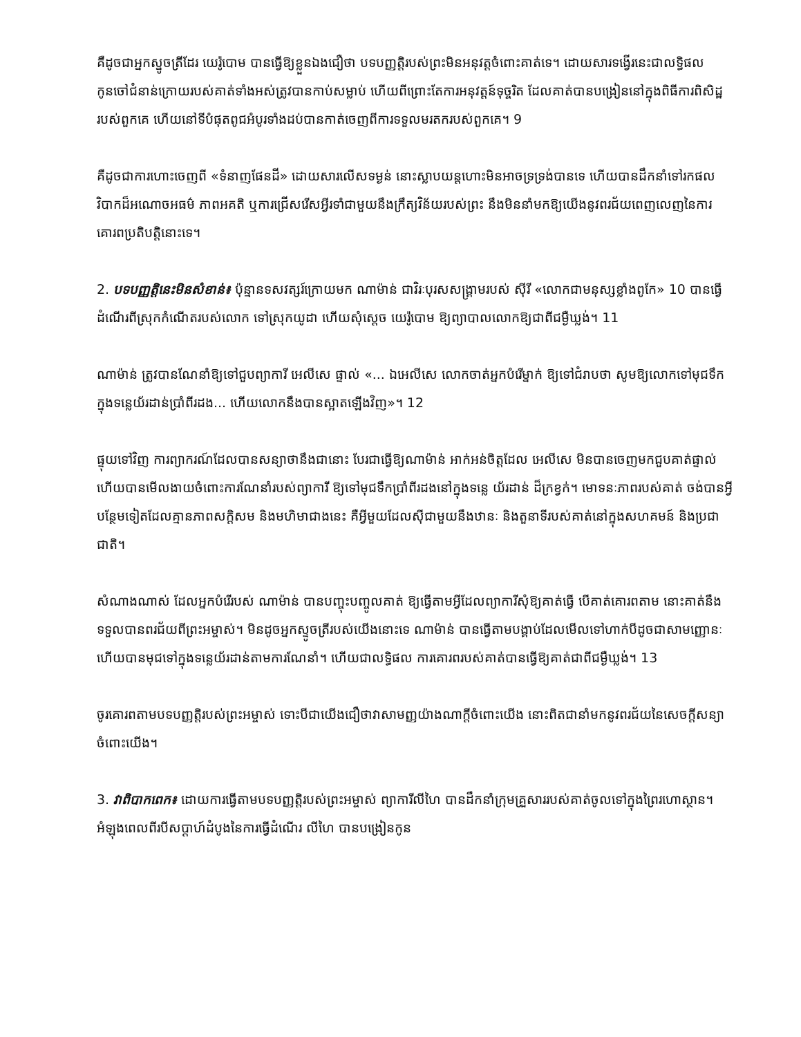គឺដូចជាអ្នកស្នូចត្រីដែរ យេរ៉ូបោម បានធ្វើឱ្យខ្លួនឯងជឿថា បទបញ្ញត្តិរបស់ព្រះមិនអនុវត្តចំពោះគាត់ទេ។ ដោយសារទង្វើរនេះជាលទ្ធិផលកូនចៅជំនាន់ក្រោយរបស់គាត់ទាំងអស់ត្រូវបានកាប់សម្លាប់ ហើយពីព្រោះតែការអនុវត្តន៍ទុច្ចរិត ដែលគាត់បានបង្រៀននៅក្នុងពិធីការពិសិដ្ឋរបស់ពួកគេ ហើយនៅទីបំផុតពូជអំបូរទាំងដប់បានកាត់ចេញពីការទទួលមរតករបស់ពួកគេ។ 9
គឺដូចជាការហោះចេញពី «ទំនាញផែនដី» ដោយសារលើសទម្ងន់ នោះស្លាបយន្តហោះមិនអាចទ្រទ្រង់បានទេ ហើយបានដឹកនាំទៅរកផលវិបាកដ៏អណោចអធម៌ ភាពអគតិ ឬការជ្រើសរើសអ្វីរទាំជាមួយនឹងក្រឹត្យវិន័យរបស់ព្រះ នឹងមិននាំមកឱ្យយើងនូវពរជ័យពេញលេញនៃការគោរពប្រតិបត្តិនោះទេ។
2. បទបញ្ញត្តិនេះមិនសំខាន់៖ ប៉ុន្មានទសវត្សរ៍ក្រោយមក ណាម៉ាន់ ជាវិរៈបុរសសង្គ្រាមរបស់ ស៊ីរី «លោកជាមនុស្សខ្លាំងពូកែ» 10 បានធ្វើដំណើរពីស្រុកកំណើតរបស់លោក ទៅស្រុកយូដា ហើយសុំស្ដេច យេរ៉ូបោម ឱ្យព្យាបាលលោកឱ្យជាពីជម្ងឺឃ្លង់។ 11
ណាម៉ាន់ ត្រូវបានណែនាំឱ្យទៅជួបព្យាការី អេលីសេ ផ្ទាល់ «... ឯអេលីសេ លោកចាត់អ្នកបំរើម្នាក់ ឱ្យទៅជំរាបថា សូមឱ្យលោកទៅមុជទឹកក្នុងទន្លេយ័រដាន់ប្រាំពីរដង... ហើយលោកនឹងបានស្អាតឡើងវិញ»។ 12
ផ្ទុយទៅវិញ ការព្យាករណ៍ដែលបានសន្យាថានឹងជានោះ បែរជាធ្វើឱ្យណាម៉ាន់ អាក់អន់ចិត្តដែល អេលីសេ មិនបានចេញមកជួបគាត់ផ្ទាល់ ហើយបានមើលងាយចំពោះការណែនាំរបស់ព្យាការី ឱ្យទៅមុជទឹកប្រាំពីរដងនៅក្នុងទន្លេ យ័រដាន់ ដ៏ក្រខ្វក់។ មោទនៈភាពរបស់គាត់ ចង់បានអ្វីបន្ថែមទៀតដែលគ្មានភាពសក្តិសម និងមហិមាជាងនេះ គឺអ្វីមួយដែលស៊ីជាមួយនឹងឋានៈ និងតួនាទីរបស់គាត់នៅក្នុងសហគមន៍ និងប្រជាជាតិ។
សំណាងណាស់ ដែលអ្នកបំរើរបស់ ណាម៉ាន់ បានបញ្ចុះបញ្ចូលគាត់ ឱ្យធ្វើតាមអ្វីដែលព្យាការីសុំឱ្យគាត់ធ្វើ បើគាត់គោរពតាម នោះគាត់នឹងទទួលបានពរជ័យពីព្រះអម្ចាស់។ មិនដូចអ្នកស្ទូចត្រីរបស់យើងនោះទេ ណាម៉ាន់ បានធ្វើតាមបង្គាប់ដែលមើលទៅហាក់បីដូចជាសាមញ្ញោនៈ ហើយបានមុជទៅក្នុងទន្លេយ័រដាន់តាមការណែនាំ។ ហើយជាលទ្ធិផល ការគោរពរបស់គាត់បានធ្វើឱ្យគាត់ជាពីជម្ងឺឃ្លង់។ 13
ចូរគោរពតាមបទបញ្ញត្តិរបស់ព្រះអម្ចាស់ ទោះបីជាយើងជឿថាវាសាមញ្ញយ៉ាងណាក្តីចំពោះយើង នោះពិតជានាំមកនូវពរជ័យនៃសេចក្តីសន្យាចំពោះយើង។
3. វាពិបាកពេក៖ ដោយការធ្វើតាមបទបញ្ញត្តិរបស់ព្រះអម្ចាស់ ព្យាការីលីហៃ បានដឹកនាំក្រុមគ្រួសាររបស់គាត់ចូលទៅក្នុងព្រៃរហោស្ថាន។ អំឡុងពេលពីរបីសប្ដាហ៍ដំបូងនៃការធ្វើដំណើរ លីហៃ បានបង្រៀនកូន